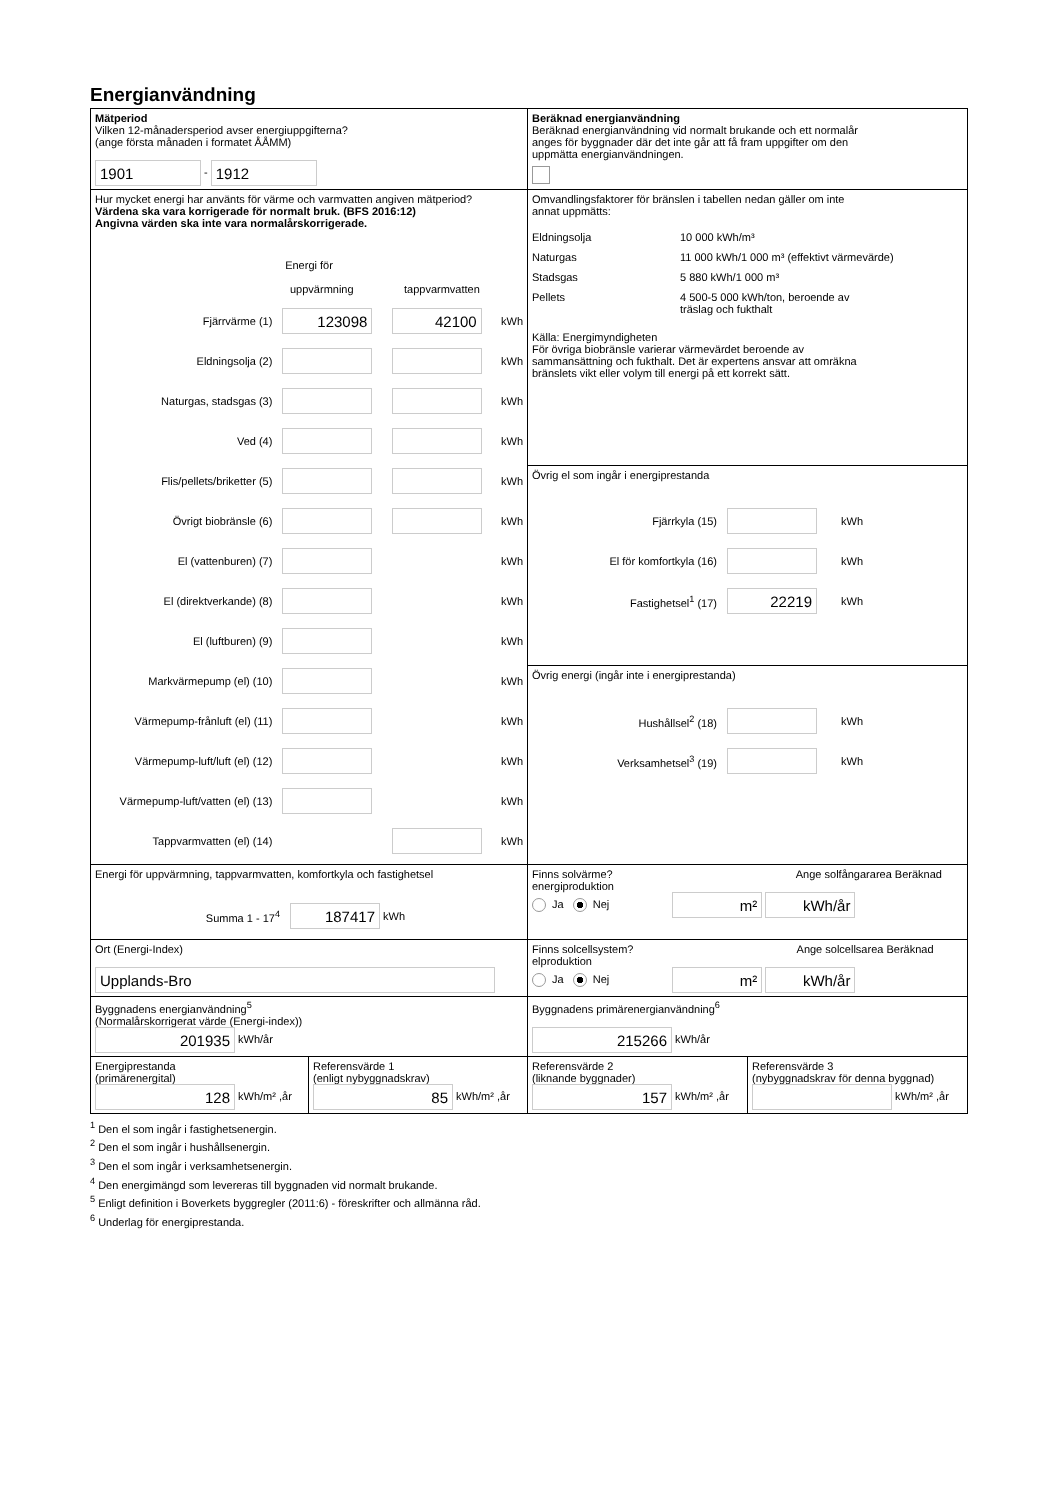Energianvändning
Mätperiod
Vilken 12-månadersperiod avser energiuppgifterna?
(ange första månaden i formatet ÅÅMM)
1901 - 1912
Beräknad energianvändning
Beräknad energianvändning vid normalt brukande och ett normalår
anges för byggnader där det inte går att få fram uppgifter om den
uppmätta energianvändningen.
Hur mycket energi har använts för värme och varmvatten angiven mätperiod?
Värdena ska vara korrigerade för normalt bruk. (BFS 2016:12)
Angivna värden ska inte vara normalårskorrigerade.
Energi för
uppvärmning tappvarmvatten
Fjärrvärme (1) 123098 42100 kWh
Eldningsolja (2) kWh
Naturgas, stadsgas (3) kWh
Ved (4) kWh
Flis/pellets/briketter (5) kWh
Övrigt biobränsle (6) kWh
El (vattenburen) (7) kWh
El (direktverkande) (8) kWh
El (luftburen) (9) kWh
Markvärmepump (el) (10) kWh
Värmepump-frånluft (el) (11) kWh
Värmepump-luft/luft (el) (12) kWh
Värmepump-luft/vatten (el) (13) kWh
Tappvarmvatten (el) (14) kWh
Omvandlingsfaktorer för bränslen i tabellen nedan gäller om inte
annat uppmätts:
| Eldningsolja | 10 000 kWh/m³ |
| Naturgas | 11 000 kWh/1 000 m³ (effektivt värmevärde) |
| Stadsgas | 5 880 kWh/1 000 m³ |
| Pellets | 4 500-5 000 kWh/ton, beroende av träslag och fukthalt |
Källa: Energimyndigheten
För övriga biobränsle varierar värmevärdet beroende av
sammansättning och fukthalt. Det är expertens ansvar att omräkna
bränslets vikt eller volym till energi på ett korrekt sätt.
Övrig el som ingår i energiprestanda
Fjärrkyla (15) kWh
El för komfortkyla (16) kWh
Fastighetsel<sup>1</sup> (17) 22219 kWh
Övrig energi (ingår inte i energiprestanda)
Hushållsel<sup>2</sup> (18) kWh
Verksamhetsel<sup>3</sup> (19) kWh
Energi för uppvärmning, tappvarmvatten, komfortkyla och fastighetsel
Summa 1 - 17<sup>4</sup> 187417 kWh
Finns solvärme? Ange solfångararea Beräknad energiproduktion
Ja Nej m² kWh/år
Ort (Energi-Index)
Upplands-Bro
Finns solcellsystem? Ange solcellsarea Beräknad elproduktion
Ja Nej m² kWh/år
Byggnadens energianvändning<sup>5</sup>
(Normalårskorrigerat värde (Energi-index))
201935 kWh/år
Byggnadens primärenergianvändning<sup>6</sup>
215266 kWh/år
Energiprestanda
(primärenergital)
128 kWh/m² ,år
Referensvärde 1
(enligt nybyggnadskrav)
85 kWh/m² ,år
Referensvärde 2
(liknande byggnader)
157 kWh/m² ,år
Referensvärde 3
(nybyggnadskrav för denna byggnad)
kWh/m² ,år
<sup>1</sup> Den el som ingår i fastighetsenergin.
<sup>2</sup> Den el som ingår i hushållsenergin.
<sup>3</sup> Den el som ingår i verksamhetsenergin.
<sup>4</sup> Den energimängd som levereras till byggnaden vid normalt brukande.
<sup>5</sup> Enligt definition i Boverkets byggregler (2011:6) - föreskrifter och allmänna råd.
<sup>6</sup> Underlag för energiprestanda.